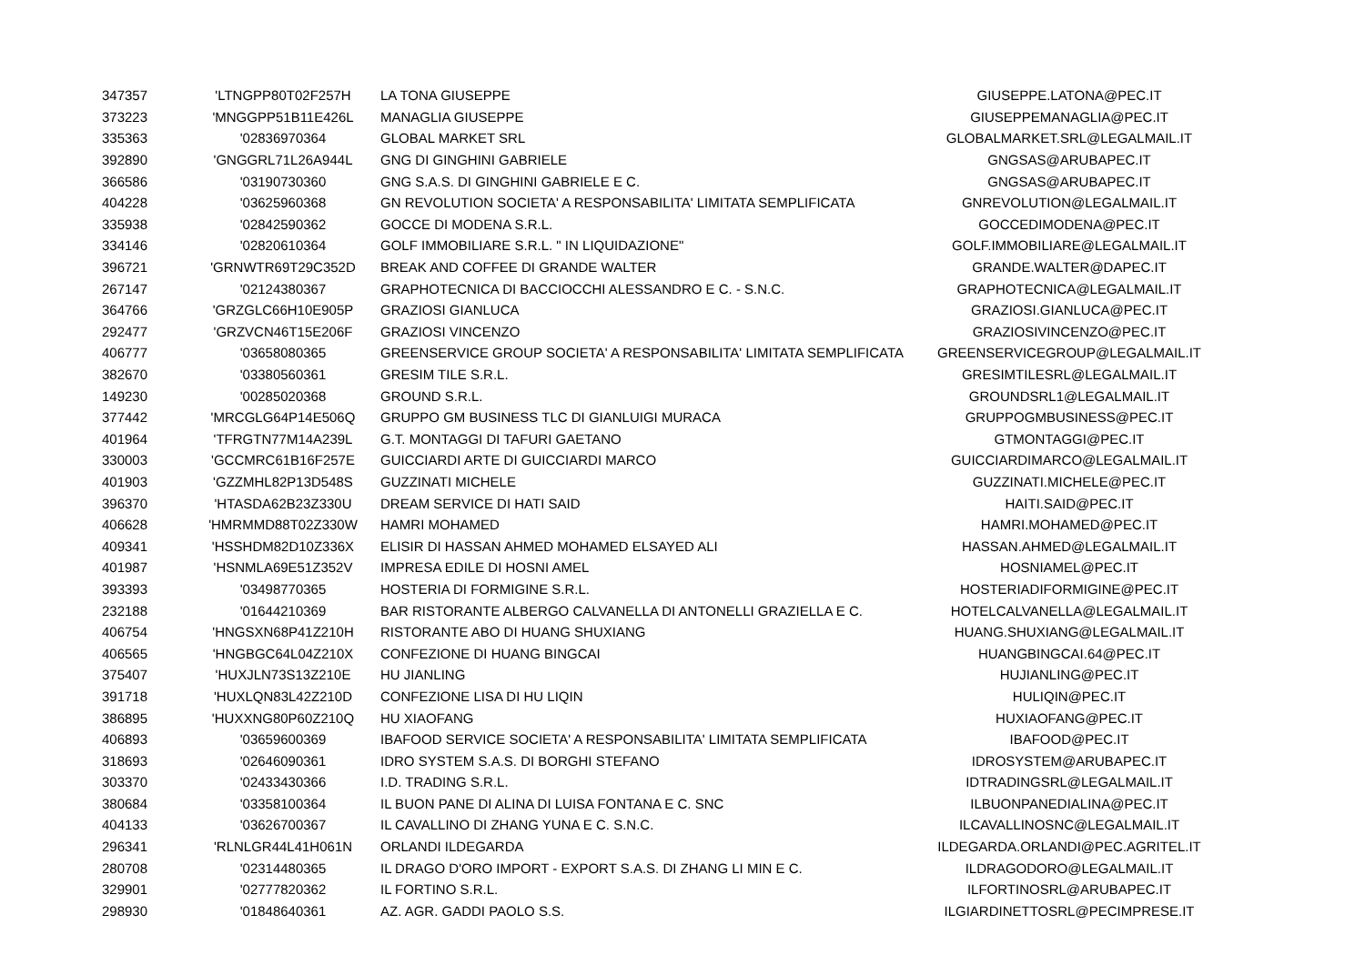| 347357 | 'LTNGPP80T02F257H | LA TONA GIUSEPPE | GIUSEPPE.LATONA@PEC.IT |
| 373223 | 'MNGGPP51B11E426L | MANAGLIA GIUSEPPE | GIUSEPPEMANAGLIA@PEC.IT |
| 335363 | '02836970364 | GLOBAL MARKET SRL | GLOBALMARKET.SRL@LEGALMAIL.IT |
| 392890 | 'GNGGRL71L26A944L | GNG DI GINGHINI GABRIELE | GNGSAS@ARUBAPEC.IT |
| 366586 | '03190730360 | GNG S.A.S. DI GINGHINI GABRIELE E C. | GNGSAS@ARUBAPEC.IT |
| 404228 | '03625960368 | GN REVOLUTION SOCIETA' A RESPONSABILITA' LIMITATA SEMPLIFICATA | GNREVOLUTION@LEGALMAIL.IT |
| 335938 | '02842590362 | GOCCE DI MODENA S.R.L. | GOCCEDIMODENA@PEC.IT |
| 334146 | '02820610364 | GOLF IMMOBILIARE S.R.L. " IN LIQUIDAZIONE" | GOLF.IMMOBILIARE@LEGALMAIL.IT |
| 396721 | 'GRNWTR69T29C352D | BREAK AND COFFEE DI GRANDE WALTER | GRANDE.WALTER@DAPEC.IT |
| 267147 | '02124380367 | GRAPHOTECNICA DI BACCIOCCHI ALESSANDRO E C. - S.N.C. | GRAPHOTECNICA@LEGALMAIL.IT |
| 364766 | 'GRZGLC66H10E905P | GRAZIOSI GIANLUCA | GRAZIOSI.GIANLUCA@PEC.IT |
| 292477 | 'GRZVCN46T15E206F | GRAZIOSI VINCENZO | GRAZIOSIVINCENZO@PEC.IT |
| 406777 | '03658080365 | GREENSERVICE GROUP SOCIETA' A RESPONSABILITA' LIMITATA SEMPLIFICATA | GREENSERVICEGROUP@LEGALMAIL.IT |
| 382670 | '03380560361 | GRESIM TILE S.R.L. | GRESIMTILESRL@LEGALMAIL.IT |
| 149230 | '00285020368 | GROUND S.R.L. | GROUNDSRL1@LEGALMAIL.IT |
| 377442 | 'MRCGLG64P14E506Q | GRUPPO GM BUSINESS TLC DI GIANLUIGI MURACA | GRUPPOGMBUSINESS@PEC.IT |
| 401964 | 'TFRGTN77M14A239L | G.T. MONTAGGI DI TAFURI GAETANO | GTMONTAGGI@PEC.IT |
| 330003 | 'GCCMRC61B16F257E | GUICCIARDI ARTE DI GUICCIARDI MARCO | GUICCIARDIMARCO@LEGALMAIL.IT |
| 401903 | 'GZZMHL82P13D548S | GUZZINATI MICHELE | GUZZINATI.MICHELE@PEC.IT |
| 396370 | 'HTASDA62B23Z330U | DREAM SERVICE DI HATI SAID | HAITI.SAID@PEC.IT |
| 406628 | 'HMRMMD88T02Z330W | HAMRI MOHAMED | HAMRI.MOHAMED@PEC.IT |
| 409341 | 'HSSHDM82D10Z336X | ELISIR DI HASSAN AHMED MOHAMED ELSAYED ALI | HASSAN.AHMED@LEGALMAIL.IT |
| 401987 | 'HSNMLA69E51Z352V | IMPRESA EDILE DI HOSNI AMEL | HOSNIAMEL@PEC.IT |
| 393393 | '03498770365 | HOSTERIA DI FORMIGINE S.R.L. | HOSTERIADIFORMIGINE@PEC.IT |
| 232188 | '01644210369 | BAR RISTORANTE ALBERGO CALVANELLA DI ANTONELLI GRAZIELLA E C. | HOTELCALVANELLA@LEGALMAIL.IT |
| 406754 | 'HNGSXN68P41Z210H | RISTORANTE ABO DI HUANG SHUXIANG | HUANG.SHUXIANG@LEGALMAIL.IT |
| 406565 | 'HNGBGC64L04Z210X | CONFEZIONE DI HUANG BINGCAI | HUANGBINGCAI.64@PEC.IT |
| 375407 | 'HUXJLN73S13Z210E | HU JIANLING | HUJIANLING@PEC.IT |
| 391718 | 'HUXLQN83L42Z210D | CONFEZIONE LISA DI HU LIQIN | HULIQIN@PEC.IT |
| 386895 | 'HUXXNG80P60Z210Q | HU XIAOFANG | HUXIAOFANG@PEC.IT |
| 406893 | '03659600369 | IBAFOOD SERVICE SOCIETA' A RESPONSABILITA' LIMITATA SEMPLIFICATA | IBAFOOD@PEC.IT |
| 318693 | '02646090361 | IDRO SYSTEM S.A.S. DI BORGHI STEFANO | IDROSYSTEM@ARUBAPEC.IT |
| 303370 | '02433430366 | I.D. TRADING S.R.L. | IDTRADINGSRL@LEGALMAIL.IT |
| 380684 | '03358100364 | IL BUON PANE DI ALINA DI LUISA FONTANA E C. SNC | ILBUONPANEDIALINA@PEC.IT |
| 404133 | '03626700367 | IL CAVALLINO DI ZHANG YUNA E C. S.N.C. | ILCAVALLINOSNC@LEGALMAIL.IT |
| 296341 | 'RLNLGR44L41H061N | ORLANDI ILDEGARDA | ILDEGARDA.ORLANDI@PEC.AGRITEL.IT |
| 280708 | '02314480365 | IL DRAGO D'ORO IMPORT - EXPORT S.A.S. DI ZHANG LI MIN E C. | ILDRAGODORO@LEGALMAIL.IT |
| 329901 | '02777820362 | IL FORTINO S.R.L. | ILFORTINOSRL@ARUBAPEC.IT |
| 298930 | '01848640361 | AZ. AGR. GADDI PAOLO S.S. | ILGIARDINETTOSRL@PECIMPRESE.IT |